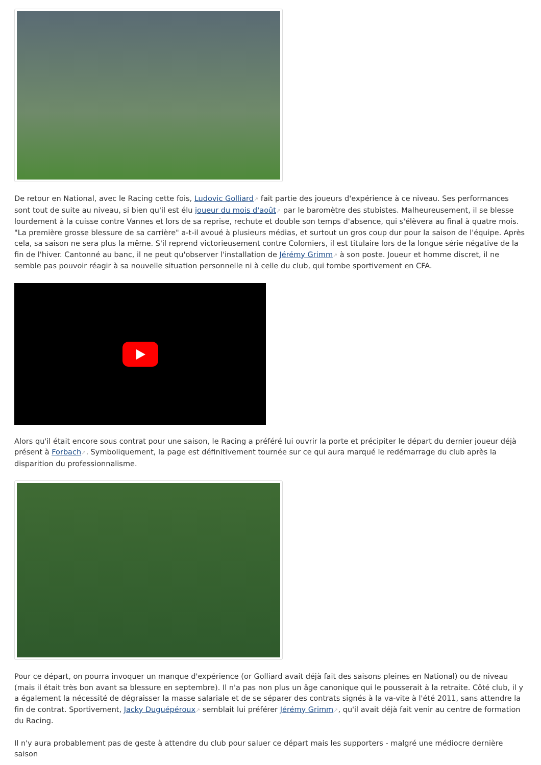De retour en National, avec le Racing cette fois, Ludovic Golliard↗ fait partie des joueurs d'expérience à ce niveau. Ses performances sont tout de suite au niveau, si bien qu'il est élu joueur du mois d'août↗ par le baromètre des stubistes. Malheureusement, il se blesse lourdement à la cuisse contre Vannes et lors de sa reprise, rechute et double son temps d'absence, qui s'élèvera au final à quatre mois. "La première grosse blessure de sa carrière" a-t-il avoué à plusieurs médias, et surtout un gros coup dur pour la saison de l'équipe. Après cela, sa saison ne sera plus la même. S'il reprend victorieusement contre Colomiers, il est titulaire lors de la longue série négative de la fin de l'hiver. Cantonné au banc, il ne peut qu'observer l'installation de Jérémy Grimm↗ à son poste. Joueur et homme discret, il ne semble pas pouvoir réagir à sa nouvelle situation personnelle ni à celle du club, qui tombe sportivement en CFA.
Alors qu'il était encore sous contrat pour une saison, le Racing a préféré lui ouvrir la porte et précipiter le départ du dernier joueur déjà présent à Forbach↗. Symboliquement, la page est définitivement tournée sur ce qui aura marqué le redémarrage du club après la disparition du professionnalisme.
Pour ce départ, on pourra invoquer un manque d'expérience (or Golliard avait déjà fait des saisons pleines en National) ou de niveau (mais il était très bon avant sa blessure en septembre). Il n'a pas non plus un âge canonique qui le pousserait à la retraite. Côté club, il y a également la nécessité de dégraisser la masse salariale et de se séparer des contrats signés à la va-vite à l'été 2011, sans attendre la fin de contrat. Sportivement, Jacky Duguépéroux↗ semblait lui préférer Jérémy Grimm↗, qu'il avait déjà fait venir au centre de formation du Racing.
Il n'y aura probablement pas de geste à attendre du club pour saluer ce départ mais les supporters - malgré une médiocre dernière saison